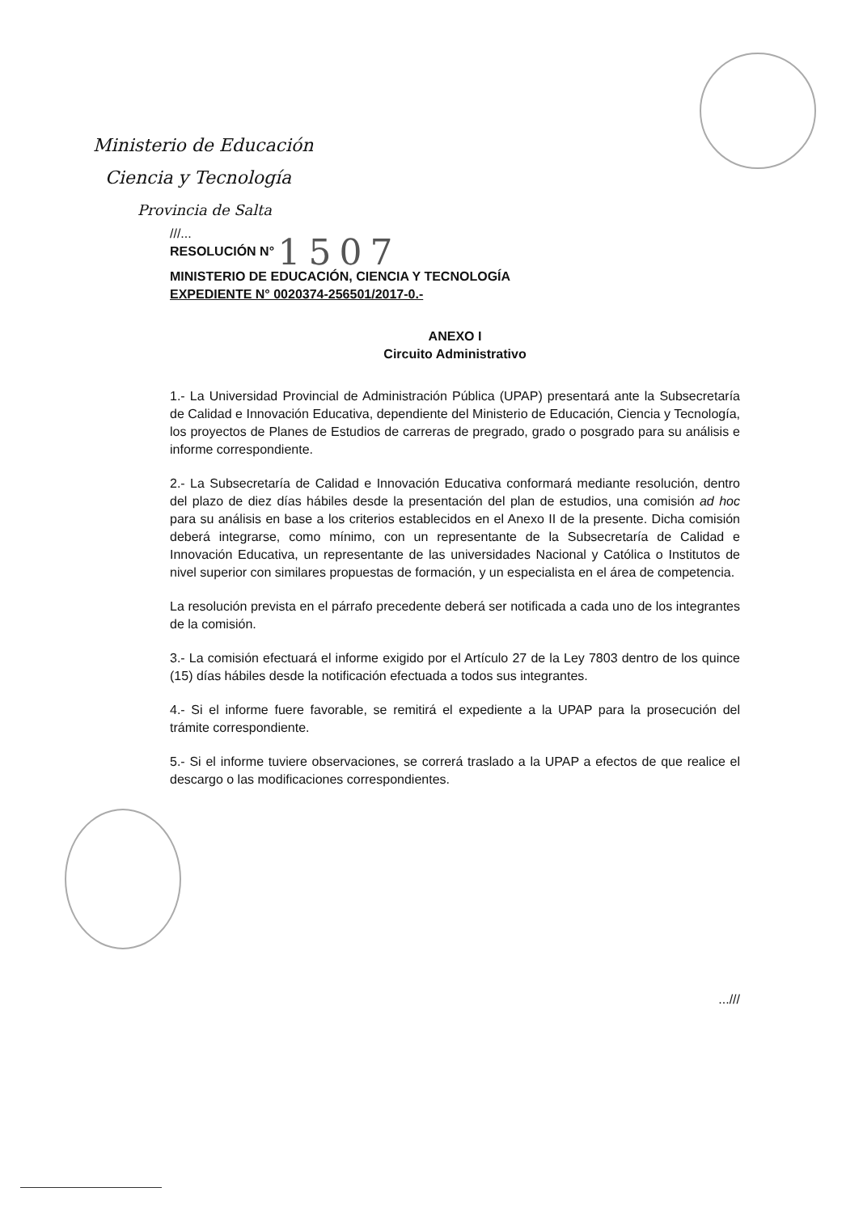Ministerio de Educación
Ciencia y Tecnología
Provincia de Salta
///...
RESOLUCIÓN N° 1507
MINISTERIO DE EDUCACIÓN, CIENCIA Y TECNOLOGÍA
EXPEDIENTE N° 0020374-256501/2017-0.-
ANEXO I
Circuito Administrativo
1.- La Universidad Provincial de Administración Pública (UPAP) presentará ante la Subsecretaría de Calidad e Innovación Educativa, dependiente del Ministerio de Educación, Ciencia y Tecnología, los proyectos de Planes de Estudios de carreras de pregrado, grado o posgrado para su análisis e informe correspondiente.
2.- La Subsecretaría de Calidad e Innovación Educativa conformará mediante resolución, dentro del plazo de diez días hábiles desde la presentación del plan de estudios, una comisión ad hoc para su análisis en base a los criterios establecidos en el Anexo II de la presente. Dicha comisión deberá integrarse, como mínimo, con un representante de la Subsecretaría de Calidad e Innovación Educativa, un representante de las universidades Nacional y Católica o Institutos de nivel superior con similares propuestas de formación, y un especialista en el área de competencia.
La resolución prevista en el párrafo precedente deberá ser notificada a cada uno de los integrantes de la comisión.
3.- La comisión efectuará el informe exigido por el Artículo 27 de la Ley 7803 dentro de los quince (15) días hábiles desde la notificación efectuada a todos sus integrantes.
4.- Si el informe fuere favorable, se remitirá el expediente a la UPAP para la prosecución del trámite correspondiente.
5.- Si el informe tuviere observaciones, se correrá traslado a la UPAP a efectos de que realice el descargo o las modificaciones correspondientes.
...///